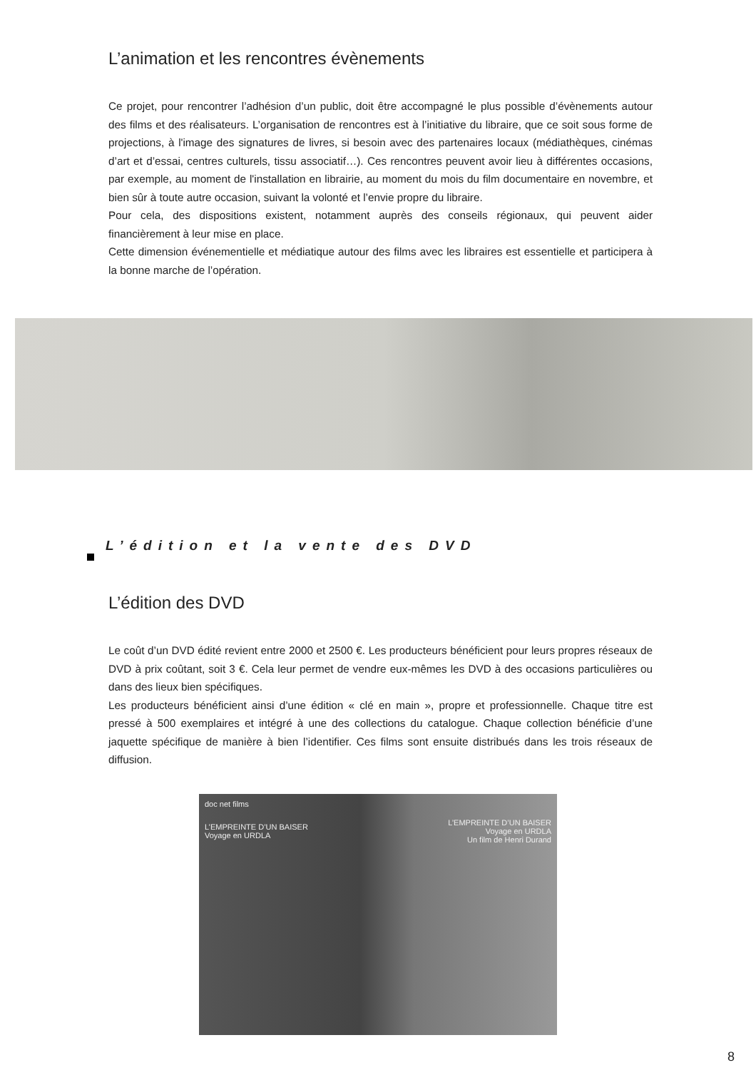L’animation et les rencontres évènements
Ce projet, pour rencontrer l’adhésion d’un public, doit être accompagné le plus possible d’évènements autour des films et des réalisateurs. L’organisation de rencontres est à l’initiative du libraire, que ce soit sous forme de projections, à l'image des signatures de livres, si besoin avec des partenaires locaux (médiathèques, cinémas d’art et d’essai, centres culturels, tissu associatif…). Ces rencontres peuvent avoir lieu à différentes occasions, par exemple, au moment de l'installation en librairie, au moment du mois du film documentaire en novembre, et bien sûr à toute autre occasion, suivant la volonté et l’envie propre du libraire.
Pour cela, des dispositions existent, notamment auprès des conseils régionaux, qui peuvent aider financièrement à leur mise en place.
Cette dimension événementielle et médiatique autour des films avec les libraires est essentielle et participera à la bonne marche de l’opération.
L’édition et la vente des DVD
L’édition des DVD
Le coût d’un DVD édité revient entre 2000 et 2500 €. Les producteurs bénéficient pour leurs propres réseaux de DVD à prix coûtant, soit 3 €. Cela leur permet de vendre eux-mêmes les DVD à des occasions particulières ou dans des lieux bien spécifiques.
Les producteurs bénéficient ainsi d’une édition « clé en main », propre et professionnelle. Chaque titre est pressé à 500 exemplaires et intégré à une des collections du catalogue. Chaque collection bénéficie d’une jaquette spécifique de manière à bien l’identifier. Ces films sont ensuite distribués dans les trois réseaux de diffusion.
doc net films
L’EMPREINTE D’UN BAISER
Voyage en URDLA
L’EMPREINTE D’UN BAISER
Voyage en URDLA
Un film de Henri Durand
8